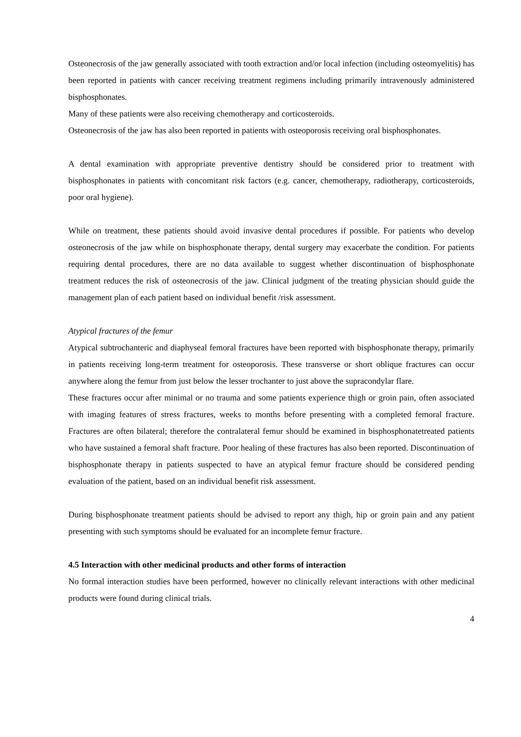Osteonecrosis of the jaw generally associated with tooth extraction and/or local infection (including osteomyelitis) has been reported in patients with cancer receiving treatment regimens including primarily intravenously administered bisphosphonates.
Many of these patients were also receiving chemotherapy and corticosteroids.
Osteonecrosis of the jaw has also been reported in patients with osteoporosis receiving oral bisphosphonates.
A dental examination with appropriate preventive dentistry should be considered prior to treatment with bisphosphonates in patients with concomitant risk factors (e.g. cancer, chemotherapy, radiotherapy, corticosteroids, poor oral hygiene).
While on treatment, these patients should avoid invasive dental procedures if possible. For patients who develop osteonecrosis of the jaw while on bisphosphonate therapy, dental surgery may exacerbate the condition. For patients requiring dental procedures, there are no data available to suggest whether discontinuation of bisphosphonate treatment reduces the risk of osteonecrosis of the jaw. Clinical judgment of the treating physician should guide the management plan of each patient based on individual benefit /risk assessment.
Atypical fractures of the femur
Atypical subtrochanteric and diaphyseal femoral fractures have been reported with bisphosphonate therapy, primarily in patients receiving long-term treatment for osteoporosis. These transverse or short oblique fractures can occur anywhere along the femur from just below the lesser trochanter to just above the supracondylar flare.
These fractures occur after minimal or no trauma and some patients experience thigh or groin pain, often associated with imaging features of stress fractures, weeks to months before presenting with a completed femoral fracture. Fractures are often bilateral; therefore the contralateral femur should be examined in bisphosphonatetreated patients who have sustained a femoral shaft fracture. Poor healing of these fractures has also been reported. Discontinuation of bisphosphonate therapy in patients suspected to have an atypical femur fracture should be considered pending evaluation of the patient, based on an individual benefit risk assessment.
During bisphosphonate treatment patients should be advised to report any thigh, hip or groin pain and any patient presenting with such symptoms should be evaluated for an incomplete femur fracture.
4.5 Interaction with other medicinal products and other forms of interaction
No formal interaction studies have been performed, however no clinically relevant interactions with other medicinal products were found during clinical trials.
4